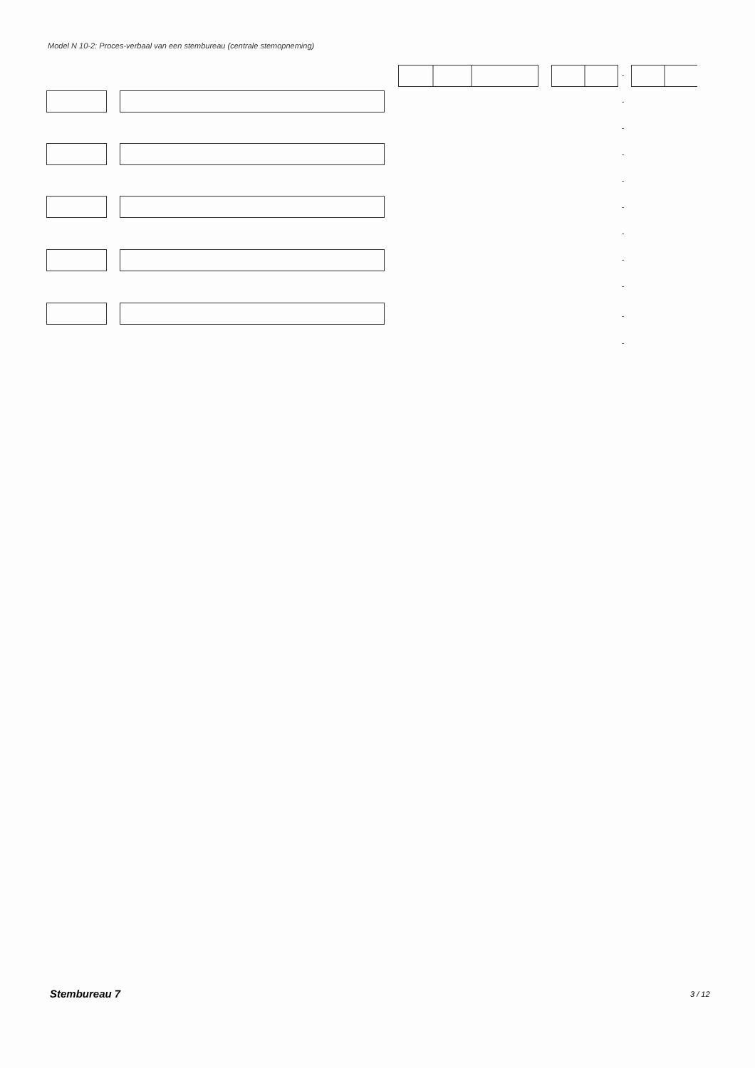Model N 10-2: Proces-verbaal van een stembureau (centrale stemopneming)
-
-
-
-
-
-
-
-
-
-
-
Stembureau 7 3 / 12